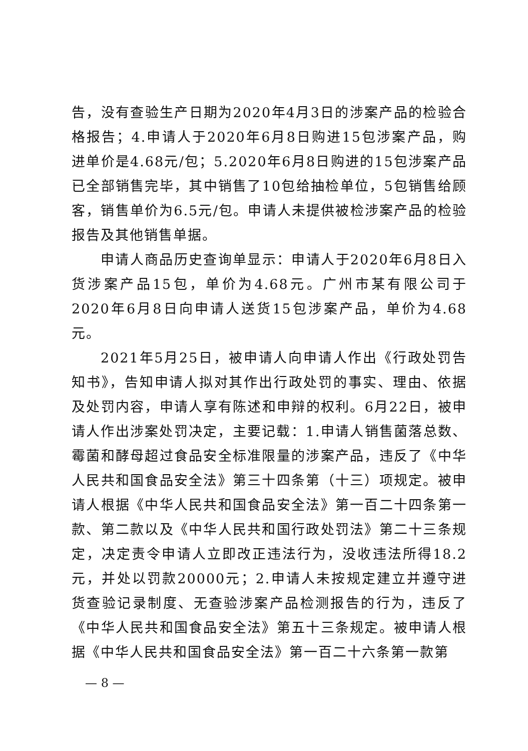告，没有查验生产日期为2020年4月3日的涉案产品的检验合格报告；4.申请人于2020年6月8日购进15包涉案产品，购进单价是4.68元/包；5.2020年6月8日购进的15包涉案产品已全部销售完毕，其中销售了10包给抽检单位，5包销售给顾客，销售单价为6.5元/包。申请人未提供被检涉案产品的检验报告及其他销售单据。
申请人商品历史查询单显示：申请人于2020年6月8日入货涉案产品15包，单价为4.68元。广州市某有限公司于2020年6月8日向申请人送货15包涉案产品，单价为4.68元。
2021年5月25日，被申请人向申请人作出《行政处罚告知书》，告知申请人拟对其作出行政处罚的事实、理由、依据及处罚内容，申请人享有陈述和申辩的权利。6月22日，被申请人作出涉案处罚决定，主要记载：1.申请人销售菌落总数、霉菌和酵母超过食品安全标准限量的涉案产品，违反了《中华人民共和国食品安全法》第三十四条第（十三）项规定。被申请人根据《中华人民共和国食品安全法》第一百二十四条第一款、第二款以及《中华人民共和国行政处罚法》第二十三条规定，决定责令申请人立即改正违法行为，没收违法所得18.2元，并处以罚款20000元；2.申请人未按规定建立并遵守进货查验记录制度、无查验涉案产品检测报告的行为，违反了《中华人民共和国食品安全法》第五十三条规定。被申请人根据《中华人民共和国食品安全法》第一百二十六条第一款第
— 8 —